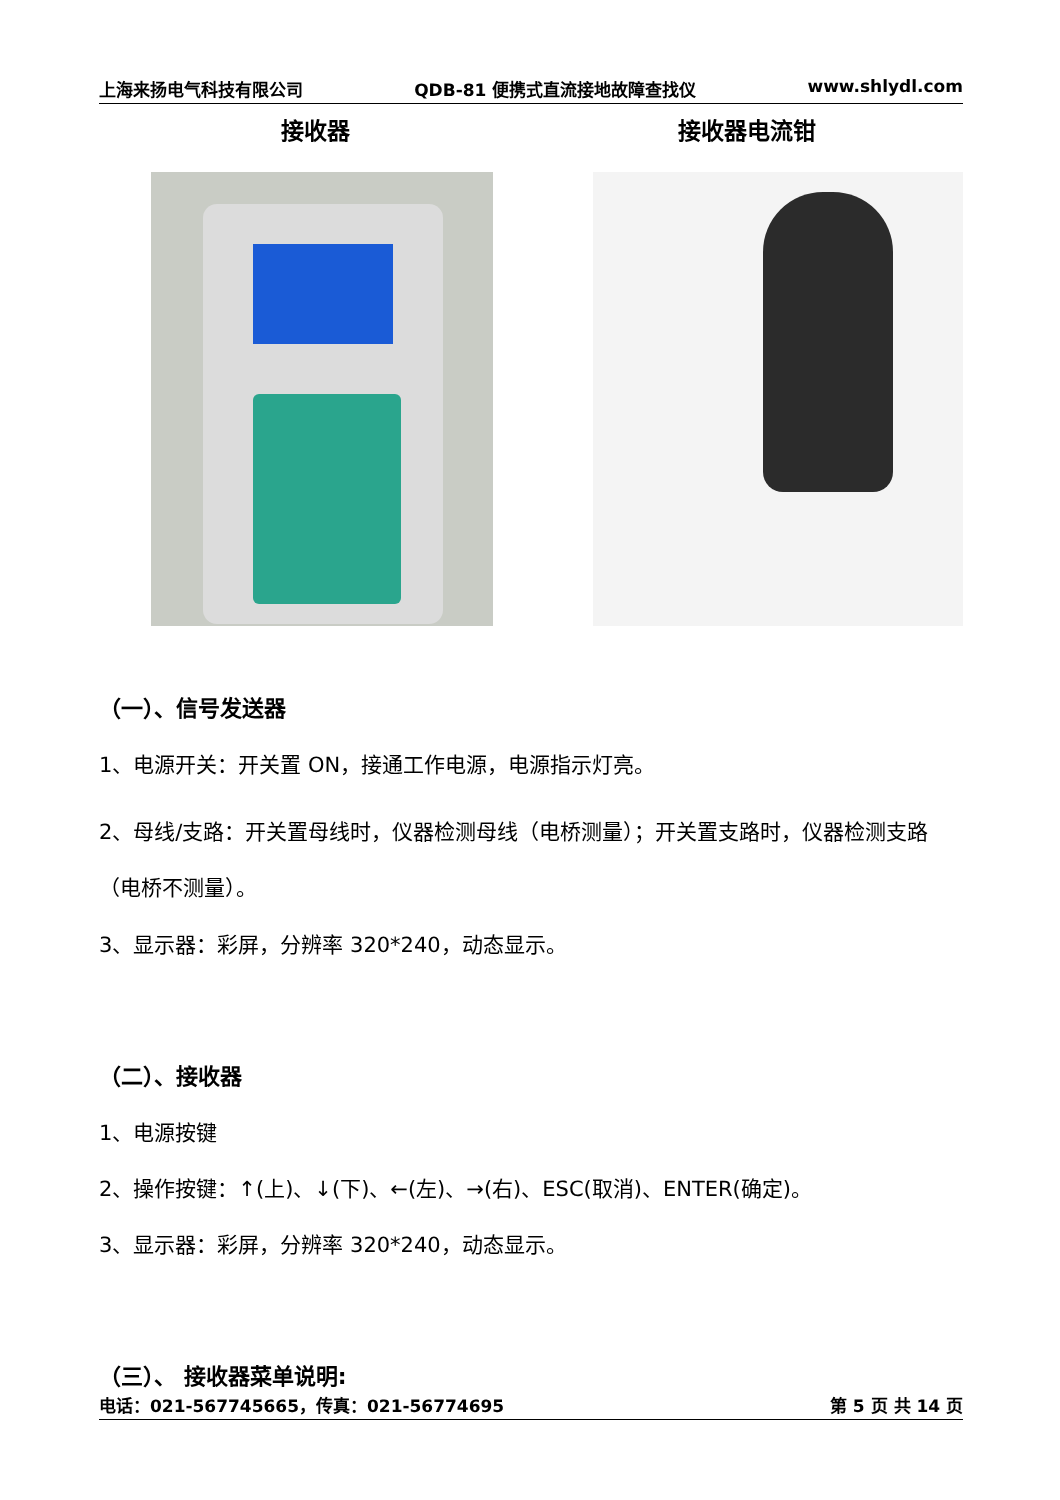上海来扬电气科技有限公司 QDB-81 便携式直流接地故障查找仪 www.shlydl.com
接收器 接收器电流钳
（一）、信号发送器
1、电源开关：开关置 ON，接通工作电源，电源指示灯亮。
2、母线/支路：开关置母线时，仪器检测母线（电桥测量）；开关置支路时，仪器检测支路（电桥不测量）。
3、显示器：彩屏，分辨率 320*240，动态显示。
（二）、接收器
1、电源按键
2、操作按键：↑(上)、↓(下)、←(左)、→(右)、ESC(取消)、ENTER(确定)。
3、显示器：彩屏，分辨率 320*240，动态显示。
（三）、 接收器菜单说明:
电话：021-567745665，传真：021-56774695 第 5 页 共 14 页